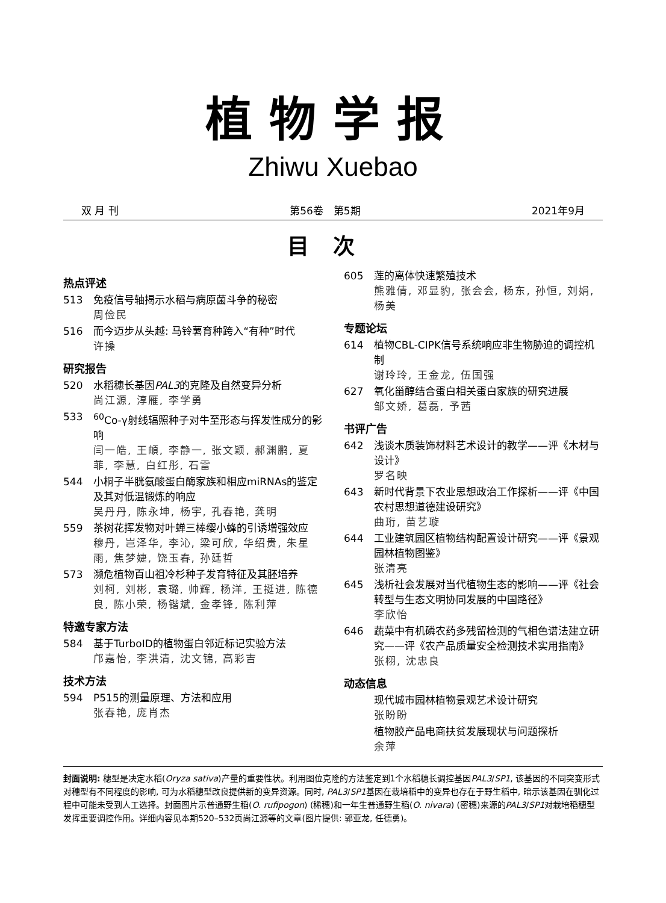植物学报
Zhiwu Xuebao
双 月 刊 第56卷　第5期 2021年9月
目次
热点评述
513 免疫信号轴揭示水稻与病原菌斗争的秘密
周俭民
516 而今迈步从头越: 马铃薯育种跨入“有种”时代
许操
研究报告
520 水稻穗长基因PAL3的克隆及自然变异分析
尚江源, 淳雁, 李学勇
533 <sup>60</sup>Co-γ射线辐照种子对牛至形态与挥发性成分的影响
闫一皓, 王頔, 李静一, 张文颖, 郝渊鹏, 夏菲, 李慧, 白红彤, 石雷
544 小桐子半胱氨酸蛋白酶家族和相应miRNAs的鉴定及其对低温锻炼的响应
吴丹丹, 陈永坤, 杨宇, 孔春艳, 龚明
559 茶树花挥发物对叶蝉三棒缨小蜂的引诱增强效应
穆丹, 岂泽华, 李沁, 梁可欣, 华绍贵, 朱星雨, 焦梦婕, 饶玉春, 孙廷哲
573 濒危植物百山祖冷杉种子发育特征及其胚培养
刘柯, 刘彬, 袁璐, 帅辉, 杨洋, 王挺进, 陈德良, 陈小荣, 杨锴斌, 金孝锋, 陈利萍
特邀专家方法
584 基于TurboID的植物蛋白邻近标记实验方法
邝嘉怡, 李洪清, 沈文锦, 高彩吉
技术方法
594 P515的测量原理、方法和应用
张春艳, 庞肖杰
605 莲的离体快速繁殖技术
熊雅倩, 邓显豹, 张会会, 杨东, 孙恒, 刘娟, 杨美
专题论坛
614 植物CBL-CIPK信号系统响应非生物胁迫的调控机制
谢玲玲, 王金龙, 伍国强
627 氧化甾醇结合蛋白相关蛋白家族的研究进展
邹文娇, 葛磊, 予茜
书评广告
642 浅谈木质装饰材料艺术设计的教学——评《木材与设计》
罗名映
643 新时代背景下农业思想政治工作探析——评《中国农村思想道德建设研究》
曲珩, 苗艺璇
644 工业建筑园区植物结构配置设计研究——评《景观园林植物图鉴》
张清亮
645 浅析社会发展对当代植物生态的影响——评《社会转型与生态文明协同发展的中国路径》
李欣怡
646 蔬菜中有机磷农药多残留检测的气相色谱法建立研究——评《农产品质量安全检测技术实用指南》
张栩, 沈忠良
动态信息
现代城市园林植物景观艺术设计研究
张盼盼
植物胶产品电商扶贫发展现状与问题探析
余萍
封面说明: 穗型是决定水稻(Oryza sativa)产量的重要性状。利用图位克隆的方法鉴定到1个水稻穗长调控基因PAL3/SP1, 该基因的不同突变形式对穗型有不同程度的影响, 可为水稻穗型改良提供新的变异资源。同时, PAL3/SP1基因在栽培稻中的变异也存在于野生稻中, 暗示该基因在驯化过程中可能未受到人工选择。封面图片示普通野生稻(O. rufipogon) (稀穗)和一年生普通野生稻(O. nivara) (密穗)来源的PAL3/SP1对栽培稻穗型发挥重要调控作用。详细内容见本期520–532页尚江源等的文章(图片提供: 郭亚龙, 任德勇)。